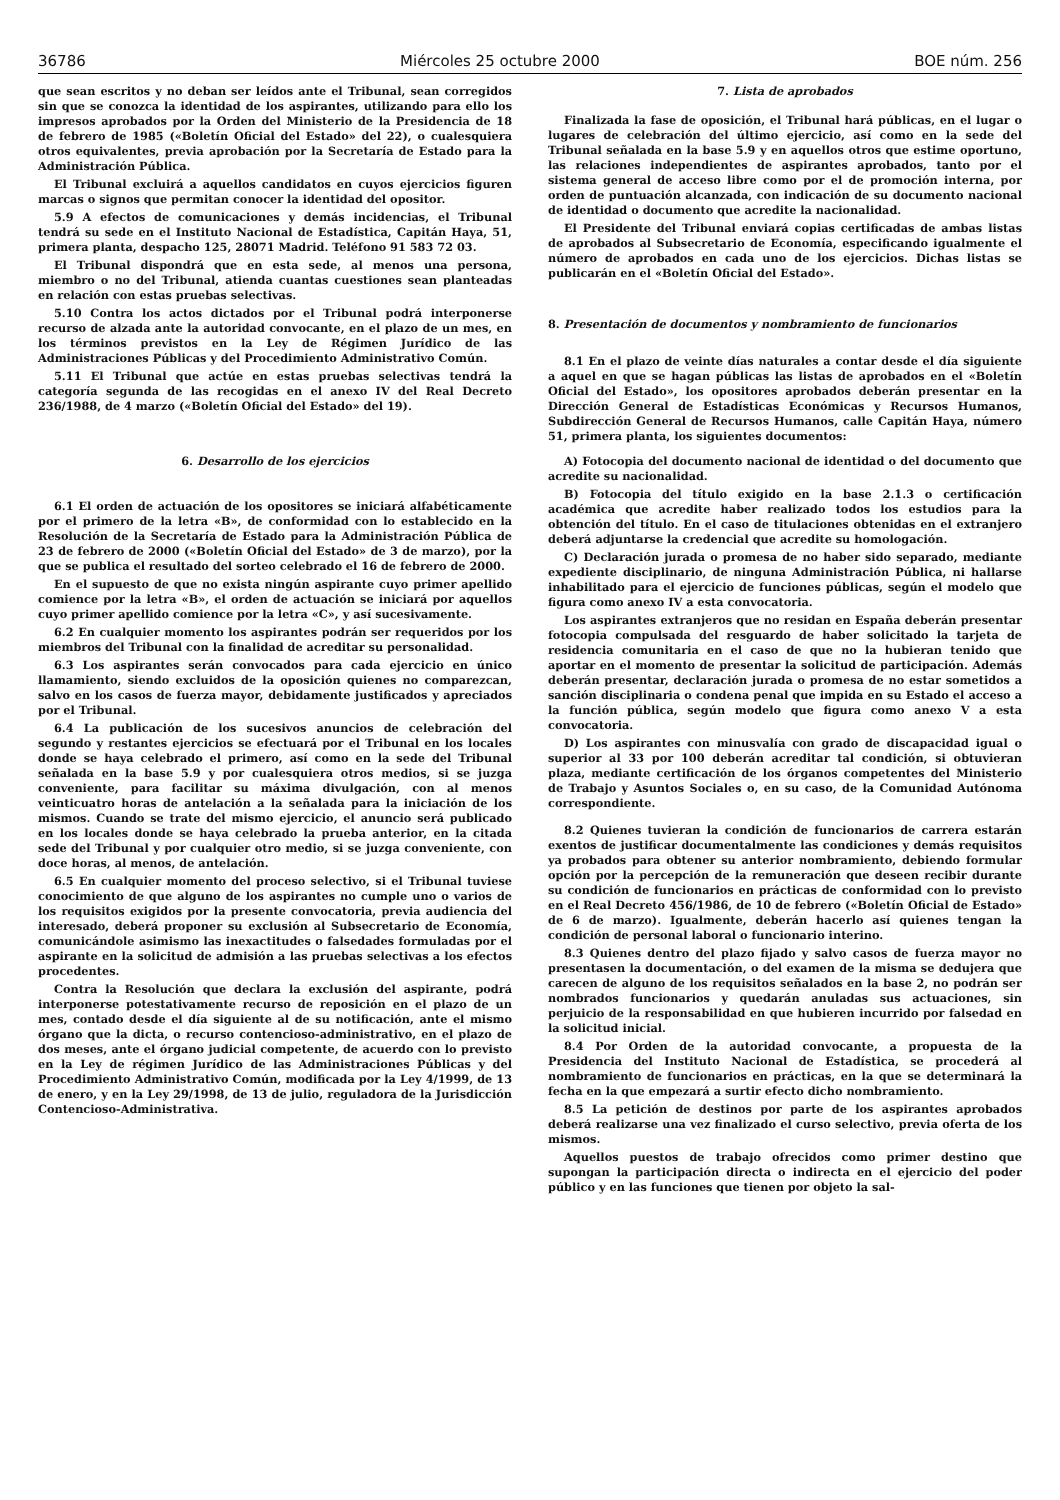36786 Miércoles 25 octubre 2000 BOE núm. 256
que sean escritos y no deban ser leídos ante el Tribunal, sean corregidos sin que se conozca la identidad de los aspirantes, utilizando para ello los impresos aprobados por la Orden del Ministerio de la Presidencia de 18 de febrero de 1985 («Boletín Oficial del Estado» del 22), o cualesquiera otros equivalentes, previa aprobación por la Secretaría de Estado para la Administración Pública.
El Tribunal excluirá a aquellos candidatos en cuyos ejercicios figuren marcas o signos que permitan conocer la identidad del opositor.
5.9 A efectos de comunicaciones y demás incidencias, el Tribunal tendrá su sede en el Instituto Nacional de Estadística, Capitán Haya, 51, primera planta, despacho 125, 28071 Madrid. Teléfono 91 583 72 03.
El Tribunal dispondrá que en esta sede, al menos una persona, miembro o no del Tribunal, atienda cuantas cuestiones sean planteadas en relación con estas pruebas selectivas.
5.10 Contra los actos dictados por el Tribunal podrá interponerse recurso de alzada ante la autoridad convocante, en el plazo de un mes, en los términos previstos en la Ley de Régimen Jurídico de las Administraciones Públicas y del Procedimiento Administrativo Común.
5.11 El Tribunal que actúe en estas pruebas selectivas tendrá la categoría segunda de las recogidas en el anexo IV del Real Decreto 236/1988, de 4 marzo («Boletín Oficial del Estado» del 19).
6. Desarrollo de los ejercicios
6.1 El orden de actuación de los opositores se iniciará alfabéticamente por el primero de la letra «B», de conformidad con lo establecido en la Resolución de la Secretaría de Estado para la Administración Pública de 23 de febrero de 2000 («Boletín Oficial del Estado» de 3 de marzo), por la que se publica el resultado del sorteo celebrado el 16 de febrero de 2000.
En el supuesto de que no exista ningún aspirante cuyo primer apellido comience por la letra «B», el orden de actuación se iniciará por aquellos cuyo primer apellido comience por la letra «C», y así sucesivamente.
6.2 En cualquier momento los aspirantes podrán ser requeridos por los miembros del Tribunal con la finalidad de acreditar su personalidad.
6.3 Los aspirantes serán convocados para cada ejercicio en único llamamiento, siendo excluidos de la oposición quienes no comparezcan, salvo en los casos de fuerza mayor, debidamente justificados y apreciados por el Tribunal.
6.4 La publicación de los sucesivos anuncios de celebración del segundo y restantes ejercicios se efectuará por el Tribunal en los locales donde se haya celebrado el primero, así como en la sede del Tribunal señalada en la base 5.9 y por cualesquiera otros medios, si se juzga conveniente, para facilitar su máxima divulgación, con al menos veinticuatro horas de antelación a la señalada para la iniciación de los mismos. Cuando se trate del mismo ejercicio, el anuncio será publicado en los locales donde se haya celebrado la prueba anterior, en la citada sede del Tribunal y por cualquier otro medio, si se juzga conveniente, con doce horas, al menos, de antelación.
6.5 En cualquier momento del proceso selectivo, si el Tribunal tuviese conocimiento de que alguno de los aspirantes no cumple uno o varios de los requisitos exigidos por la presente convocatoria, previa audiencia del interesado, deberá proponer su exclusión al Subsecretario de Economía, comunicándole asimismo las inexactitudes o falsedades formuladas por el aspirante en la solicitud de admisión a las pruebas selectivas a los efectos procedentes.
Contra la Resolución que declara la exclusión del aspirante, podrá interponerse potestativamente recurso de reposición en el plazo de un mes, contado desde el día siguiente al de su notificación, ante el mismo órgano que la dicta, o recurso contencioso-administrativo, en el plazo de dos meses, ante el órgano judicial competente, de acuerdo con lo previsto en la Ley de régimen Jurídico de las Administraciones Públicas y del Procedimiento Administrativo Común, modificada por la Ley 4/1999, de 13 de enero, y en la Ley 29/1998, de 13 de julio, reguladora de la Jurisdicción Contencioso-Administrativa.
7. Lista de aprobados
Finalizada la fase de oposición, el Tribunal hará públicas, en el lugar o lugares de celebración del último ejercicio, así como en la sede del Tribunal señalada en la base 5.9 y en aquellos otros que estime oportuno, las relaciones independientes de aspirantes aprobados, tanto por el sistema general de acceso libre como por el de promoción interna, por orden de puntuación alcanzada, con indicación de su documento nacional de identidad o documento que acredite la nacionalidad.
El Presidente del Tribunal enviará copias certificadas de ambas listas de aprobados al Subsecretario de Economía, especificando igualmente el número de aprobados en cada uno de los ejercicios. Dichas listas se publicarán en el «Boletín Oficial del Estado».
8. Presentación de documentos y nombramiento de funcionarios
8.1 En el plazo de veinte días naturales a contar desde el día siguiente a aquel en que se hagan públicas las listas de aprobados en el «Boletín Oficial del Estado», los opositores aprobados deberán presentar en la Dirección General de Estadísticas Económicas y Recursos Humanos, Subdirección General de Recursos Humanos, calle Capitán Haya, número 51, primera planta, los siguientes documentos:
A) Fotocopia del documento nacional de identidad o del documento que acredite su nacionalidad.
B) Fotocopia del título exigido en la base 2.1.3 o certificación académica que acredite haber realizado todos los estudios para la obtención del título. En el caso de titulaciones obtenidas en el extranjero deberá adjuntarse la credencial que acredite su homologación.
C) Declaración jurada o promesa de no haber sido separado, mediante expediente disciplinario, de ninguna Administración Pública, ni hallarse inhabilitado para el ejercicio de funciones públicas, según el modelo que figura como anexo IV a esta convocatoria.
Los aspirantes extranjeros que no residan en España deberán presentar fotocopia compulsada del resguardo de haber solicitado la tarjeta de residencia comunitaria en el caso de que no la hubieran tenido que aportar en el momento de presentar la solicitud de participación. Además deberán presentar, declaración jurada o promesa de no estar sometidos a sanción disciplinaria o condena penal que impida en su Estado el acceso a la función pública, según modelo que figura como anexo V a esta convocatoria.
D) Los aspirantes con minusvalía con grado de discapacidad igual o superior al 33 por 100 deberán acreditar tal condición, si obtuvieran plaza, mediante certificación de los órganos competentes del Ministerio de Trabajo y Asuntos Sociales o, en su caso, de la Comunidad Autónoma correspondiente.
8.2 Quienes tuvieran la condición de funcionarios de carrera estarán exentos de justificar documentalmente las condiciones y demás requisitos ya probados para obtener su anterior nombramiento, debiendo formular opción por la percepción de la remuneración que deseen recibir durante su condición de funcionarios en prácticas de conformidad con lo previsto en el Real Decreto 456/1986, de 10 de febrero («Boletín Oficial de Estado» de 6 de marzo). Igualmente, deberán hacerlo así quienes tengan la condición de personal laboral o funcionario interino.
8.3 Quienes dentro del plazo fijado y salvo casos de fuerza mayor no presentasen la documentación, o del examen de la misma se dedujera que carecen de alguno de los requisitos señalados en la base 2, no podrán ser nombrados funcionarios y quedarán anuladas sus actuaciones, sin perjuicio de la responsabilidad en que hubieren incurrido por falsedad en la solicitud inicial.
8.4 Por Orden de la autoridad convocante, a propuesta de la Presidencia del Instituto Nacional de Estadística, se procederá al nombramiento de funcionarios en prácticas, en la que se determinará la fecha en la que empezará a surtir efecto dicho nombramiento.
8.5 La petición de destinos por parte de los aspirantes aprobados deberá realizarse una vez finalizado el curso selectivo, previa oferta de los mismos.
Aquellos puestos de trabajo ofrecidos como primer destino que supongan la participación directa o indirecta en el ejercicio del poder público y en las funciones que tienen por objeto la sal-